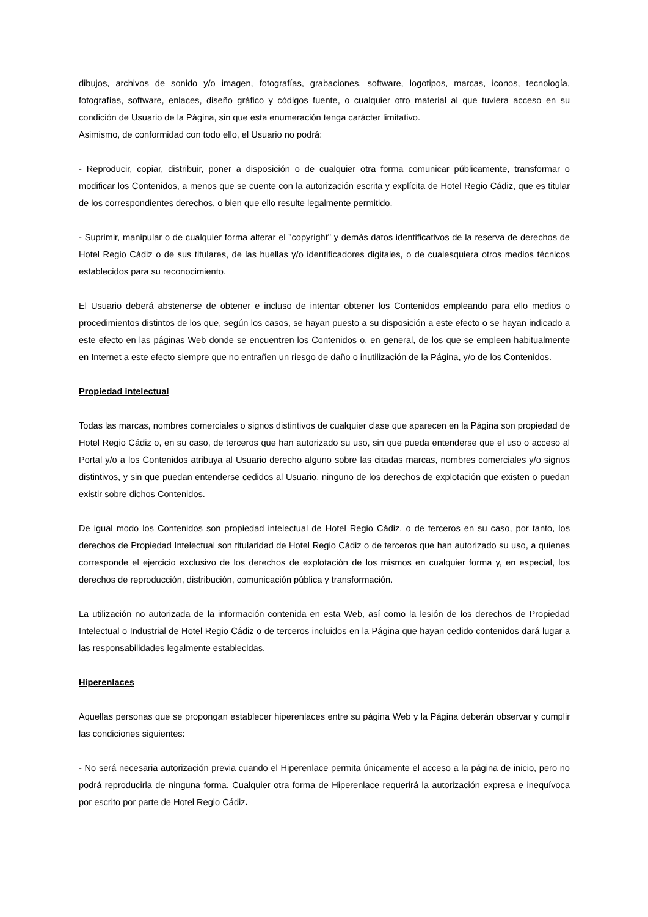dibujos, archivos de sonido y/o imagen, fotografías, grabaciones, software, logotipos, marcas, iconos, tecnología, fotografías, software, enlaces, diseño gráfico y códigos fuente, o cualquier otro material al que tuviera acceso en su condición de Usuario de la Página, sin que esta enumeración tenga carácter limitativo.
Asimismo, de conformidad con todo ello, el Usuario no podrá:
- Reproducir, copiar, distribuir, poner a disposición o de cualquier otra forma comunicar públicamente, transformar o modificar los Contenidos, a menos que se cuente con la autorización escrita y explícita de Hotel Regio Cádiz, que es titular de los correspondientes derechos, o bien que ello resulte legalmente permitido.
- Suprimir, manipular o de cualquier forma alterar el "copyright" y demás datos identificativos de la reserva de derechos de Hotel Regio Cádiz o de sus titulares, de las huellas y/o identificadores digitales, o de cualesquiera otros medios técnicos establecidos para su reconocimiento.
El Usuario deberá abstenerse de obtener e incluso de intentar obtener los Contenidos empleando para ello medios o procedimientos distintos de los que, según los casos, se hayan puesto a su disposición a este efecto o se hayan indicado a este efecto en las páginas Web donde se encuentren los Contenidos o, en general, de los que se empleen habitualmente en Internet a este efecto siempre que no entrañen un riesgo de daño o inutilización de la Página, y/o de los Contenidos.
Propiedad intelectual
Todas las marcas, nombres comerciales o signos distintivos de cualquier clase que aparecen en la Página son propiedad de Hotel Regio Cádiz o, en su caso, de terceros que han autorizado su uso, sin que pueda entenderse que el uso o acceso al Portal y/o a los Contenidos atribuya al Usuario derecho alguno sobre las citadas marcas, nombres comerciales y/o signos distintivos, y sin que puedan entenderse cedidos al Usuario, ninguno de los derechos de explotación que existen o puedan existir sobre dichos Contenidos.
De igual modo los Contenidos son propiedad intelectual de Hotel Regio Cádiz, o de terceros en su caso, por tanto, los derechos de Propiedad Intelectual son titularidad de Hotel Regio Cádiz o de terceros que han autorizado su uso, a quienes corresponde el ejercicio exclusivo de los derechos de explotación de los mismos en cualquier forma y, en especial, los derechos de reproducción, distribución, comunicación pública y transformación.
La utilización no autorizada de la información contenida en esta Web, así como la lesión de los derechos de Propiedad Intelectual o Industrial de Hotel Regio Cádiz o de terceros incluidos en la Página que hayan cedido contenidos dará lugar a las responsabilidades legalmente establecidas.
Hiperenlaces
Aquellas personas que se propongan establecer hiperenlaces entre su página Web y la Página deberán observar y cumplir las condiciones siguientes:
- No será necesaria autorización previa cuando el Hiperenlace permita únicamente el acceso a la página de inicio, pero no podrá reproducirla de ninguna forma. Cualquier otra forma de Hiperenlace requerirá la autorización expresa e inequívoca por escrito por parte de Hotel Regio Cádiz.